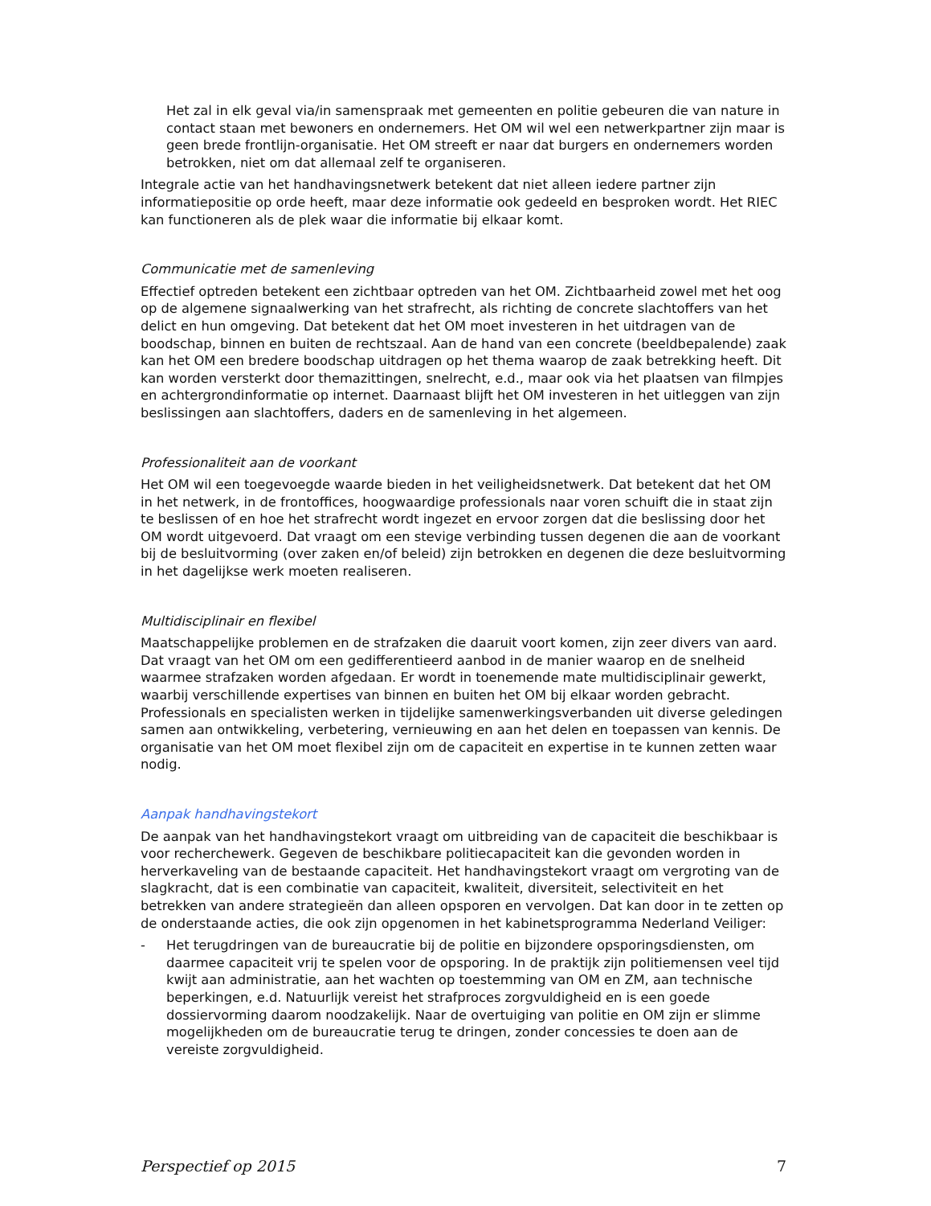Het zal in elk geval via/in samenspraak met gemeenten en politie gebeuren die van nature in contact staan met bewoners en ondernemers. Het OM wil wel een netwerkpartner zijn maar is geen brede frontlijn-organisatie. Het OM streeft er naar dat burgers en ondernemers worden betrokken, niet om dat allemaal zelf te organiseren.
Integrale actie van het handhavingsnetwerk betekent dat niet alleen iedere partner zijn informatiepositie op orde heeft, maar deze informatie ook gedeeld en besproken wordt. Het RIEC kan functioneren als de plek waar die informatie bij elkaar komt.
Communicatie met de samenleving
Effectief optreden betekent een zichtbaar optreden van het OM. Zichtbaarheid zowel met het oog op de algemene signaalwerking van het strafrecht, als richting de concrete slachtoffers van het delict en hun omgeving. Dat betekent dat het OM moet investeren in het uitdragen van de boodschap, binnen en buiten de rechtszaal. Aan de hand van een concrete (beeldbepalende) zaak kan het OM een bredere boodschap uitdragen op het thema waarop de zaak betrekking heeft. Dit kan worden versterkt door themazittingen, snelrecht, e.d., maar ook via het plaatsen van filmpjes en achtergrondinformatie op internet. Daarnaast blijft het OM investeren in het uitleggen van zijn beslissingen aan slachtoffers, daders en de samenleving in het algemeen.
Professionaliteit aan de voorkant
Het OM wil een toegevoegde waarde bieden in het veiligheidsnetwerk. Dat betekent dat het OM in het netwerk, in de frontoffices, hoogwaardige professionals naar voren schuift die in staat zijn te beslissen of en hoe het strafrecht wordt ingezet en ervoor zorgen dat die beslissing door het OM wordt uitgevoerd. Dat vraagt om een stevige verbinding tussen degenen die aan de voorkant bij de besluitvorming (over zaken en/of beleid) zijn betrokken en degenen die deze besluitvorming in het dagelijkse werk moeten realiseren.
Multidisciplinair en flexibel
Maatschappelijke problemen en de strafzaken die daaruit voort komen, zijn zeer divers van aard. Dat vraagt van het OM om een gedifferentieerd aanbod in de manier waarop en de snelheid waarmee strafzaken worden afgedaan. Er wordt in toenemende mate multidisciplinair gewerkt, waarbij verschillende expertises van binnen en buiten het OM bij elkaar worden gebracht. Professionals en specialisten werken in tijdelijke samenwerkingsverbanden uit diverse geledingen samen aan ontwikkeling, verbetering, vernieuwing en aan het delen en toepassen van kennis. De organisatie van het OM moet flexibel zijn om de capaciteit en expertise in te kunnen zetten waar nodig.
Aanpak handhavingstekort
De aanpak van het handhavingstekort vraagt om uitbreiding van de capaciteit die beschikbaar is voor recherchewerk. Gegeven de beschikbare politiecapaciteit kan die gevonden worden in herverkaveling van de bestaande capaciteit. Het handhavingstekort vraagt om vergroting van de slagkracht, dat is een combinatie van capaciteit, kwaliteit, diversiteit, selectiviteit en het betrekken van andere strategieën dan alleen opsporen en vervolgen. Dat kan door in te zetten op de onderstaande acties, die ook zijn opgenomen in het kabinetsprogramma Nederland Veiliger:
- Het terugdringen van de bureaucratie bij de politie en bijzondere opsporingsdiensten, om daarmee capaciteit vrij te spelen voor de opsporing. In de praktijk zijn politiemensen veel tijd kwijt aan administratie, aan het wachten op toestemming van OM en ZM, aan technische beperkingen, e.d. Natuurlijk vereist het strafproces zorgvuldigheid en is een goede dossiervorming daarom noodzakelijk. Naar de overtuiging van politie en OM zijn er slimme mogelijkheden om de bureaucratie terug te dringen, zonder concessies te doen aan de vereiste zorgvuldigheid.
Perspectief op 2015 7